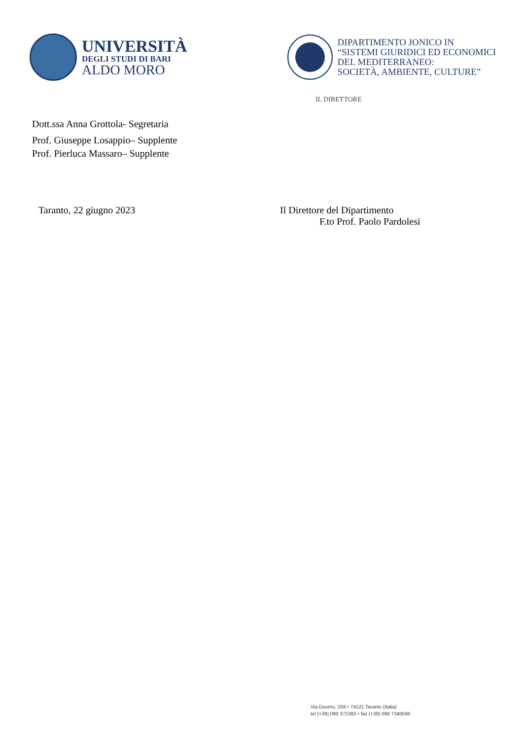UNIVERSITÀ
DEGLI STUDI DI BARI
ALDO MORO
DIPARTIMENTO JONICO IN
“SISTEMI GIURIDICI ED ECONOMICI
DEL MEDITERRANEO:
SOCIETÀ, AMBIENTE, CULTURE”
IL DIRETTORE
Dott.ssa Anna Grottola- Segretaria
Prof. Giuseppe Losappio– Supplente
Prof. Pierluca Massaro– Supplente
Taranto, 22 giugno 2023 Il Direttore del Dipartimento
F.to Prof. Paolo Pardolesi
Via Duomo, 259 • 74121 Taranto (Italia)
tel (+39) 099 372382 • fax (+39) 099 7340595